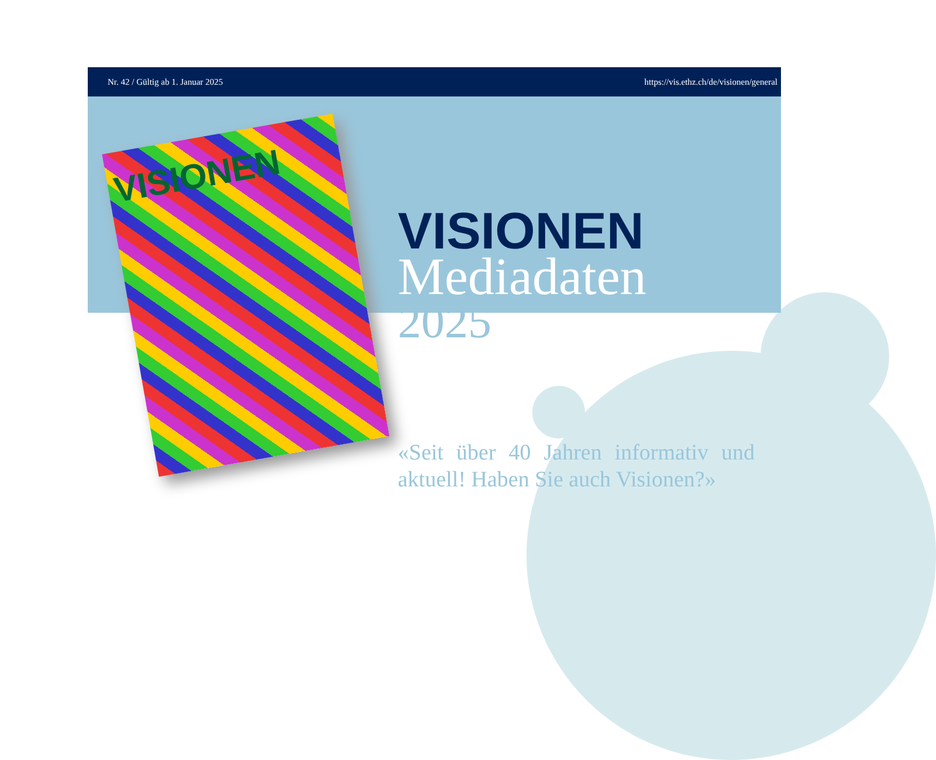Nr. 42 / Gültig ab 1. Januar 2025 https://vis.ethz.ch/de/visionen/general
VISIONEN
VISIONEN
Mediadaten
2025
«Seit über 40 Jahren informativ und aktuell! Haben Sie auch Visionen?»